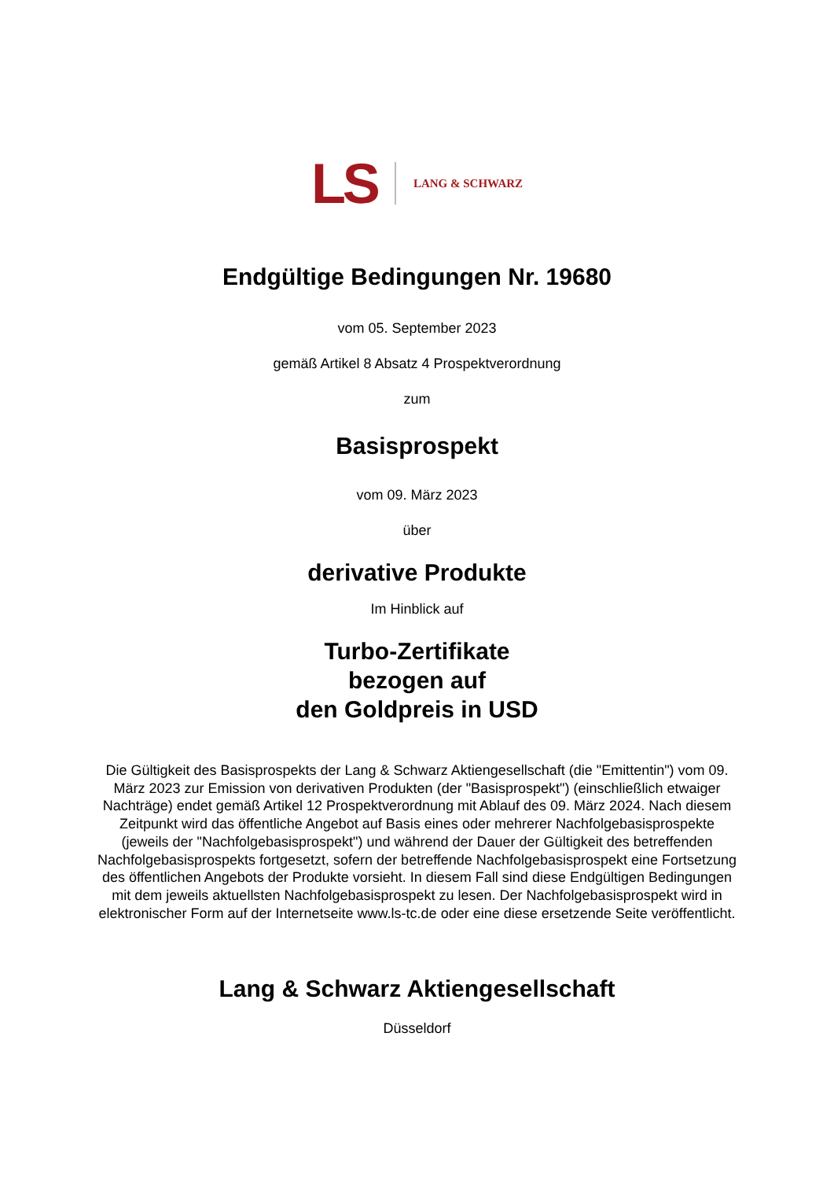LS LANG & SCHWARZ
Endgültige Bedingungen Nr. 19680
vom 05. September 2023
gemäß Artikel 8 Absatz 4 Prospektverordnung
zum
Basisprospekt
vom 09. März 2023
über
derivative Produkte
Im Hinblick auf
Turbo-Zertifikate
bezogen auf
den Goldpreis in USD
Die Gültigkeit des Basisprospekts der Lang & Schwarz Aktiengesellschaft (die "Emittentin") vom 09. März 2023 zur Emission von derivativen Produkten (der "Basisprospekt") (einschließlich etwaiger Nachträge) endet gemäß Artikel 12 Prospektverordnung mit Ablauf des 09. März 2024. Nach diesem Zeitpunkt wird das öffentliche Angebot auf Basis eines oder mehrerer Nachfolgebasisprospekte (jeweils der "Nachfolgebasisprospekt") und während der Dauer der Gültigkeit des betreffenden Nachfolgebasisprospekts fortgesetzt, sofern der betreffende Nachfolgebasisprospekt eine Fortsetzung des öffentlichen Angebots der Produkte vorsieht. In diesem Fall sind diese Endgültigen Bedingungen mit dem jeweils aktuellsten Nachfolgebasisprospekt zu lesen. Der Nachfolgebasisprospekt wird in elektronischer Form auf der Internetseite www.ls-tc.de oder eine diese ersetzende Seite veröffentlicht.
Lang & Schwarz Aktiengesellschaft
Düsseldorf